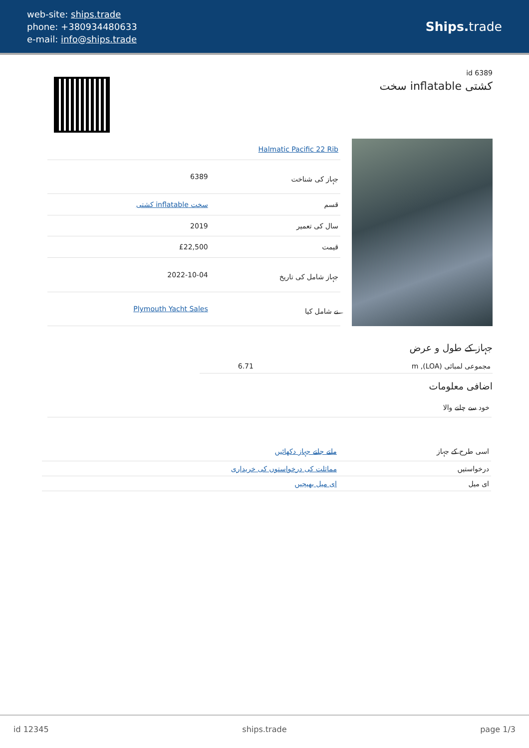web-site: ships.trade
phone: +380934480633
e-mail: info@ships.trade
Ships. trade
id 6389
سخت inflatable کشتی
| Halmatic Pacific 22 Rib | |
| جہاز کی شناخت | 6389 |
| قسم | سخت inflatable کشتی |
| سال کی تعمیر | 2019 |
| قیمت | £22,500 |
| جہاز شامل کی تاریخ | 2022-10-04 |
| نے شامل کیا | Plymouth Yacht Sales |
جہاز کے طول و عرض
| مجموعی لمبائی (LOA), m | 6.71 |
اضافی معلومات
| خود سے چلنے والا |
| اسی طرح کے جہاز | ملتے جلتے جہاز دکھائیں |
| درخواستیں | مماثلت کی درخواستوں کی خریداری |
| ای میل | ای میل بھیجیں |
id 12345 ships.trade page 1/3